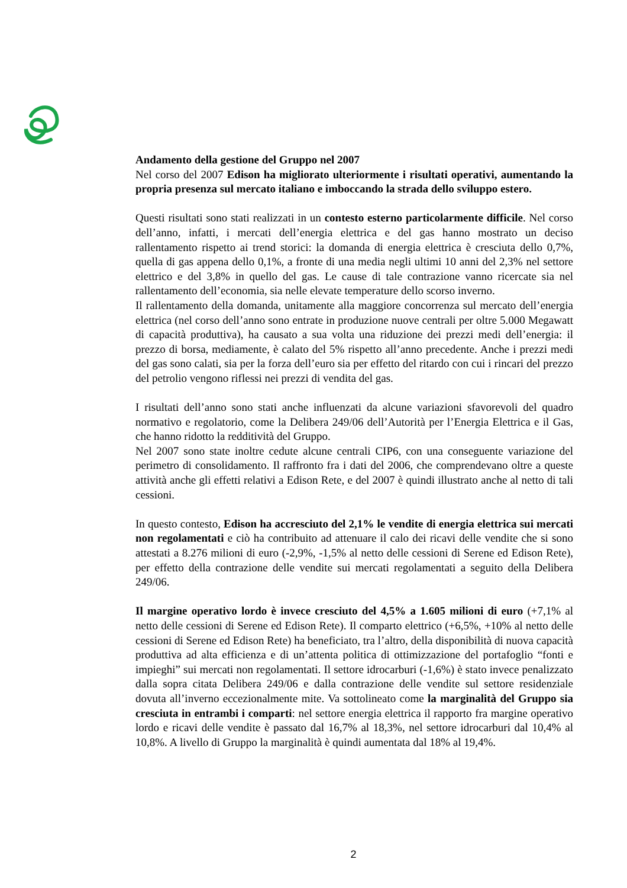Andamento della gestione del Gruppo nel 2007
Nel corso del 2007 Edison ha migliorato ulteriormente i risultati operativi, aumentando la propria presenza sul mercato italiano e imboccando la strada dello sviluppo estero.
Questi risultati sono stati realizzati in un contesto esterno particolarmente difficile. Nel corso dell’anno, infatti, i mercati dell’energia elettrica e del gas hanno mostrato un deciso rallentamento rispetto ai trend storici: la domanda di energia elettrica è cresciuta dello 0,7%, quella di gas appena dello 0,1%, a fronte di una media negli ultimi 10 anni del 2,3% nel settore elettrico e del 3,8% in quello del gas. Le cause di tale contrazione vanno ricercate sia nel rallentamento dell’economia, sia nelle elevate temperature dello scorso inverno.
Il rallentamento della domanda, unitamente alla maggiore concorrenza sul mercato dell’energia elettrica (nel corso dell’anno sono entrate in produzione nuove centrali per oltre 5.000 Megawatt di capacità produttiva), ha causato a sua volta una riduzione dei prezzi medi dell’energia: il prezzo di borsa, mediamente, è calato del 5% rispetto all’anno precedente. Anche i prezzi medi del gas sono calati, sia per la forza dell’euro sia per effetto del ritardo con cui i rincari del prezzo del petrolio vengono riflessi nei prezzi di vendita del gas.
I risultati dell’anno sono stati anche influenzati da alcune variazioni sfavorevoli del quadro normativo e regolatorio, come la Delibera 249/06 dell’Autorità per l’Energia Elettrica e il Gas, che hanno ridotto la redditività del Gruppo.
Nel 2007 sono state inoltre cedute alcune centrali CIP6, con una conseguente variazione del perimetro di consolidamento. Il raffronto fra i dati del 2006, che comprendevano oltre a queste attività anche gli effetti relativi a Edison Rete, e del 2007 è quindi illustrato anche al netto di tali cessioni.
In questo contesto, Edison ha accresciuto del 2,1% le vendite di energia elettrica sui mercati non regolamentati e ciò ha contribuito ad attenuare il calo dei ricavi delle vendite che si sono attestati a 8.276 milioni di euro (-2,9%, -1,5% al netto delle cessioni di Serene ed Edison Rete), per effetto della contrazione delle vendite sui mercati regolamentati a seguito della Delibera 249/06.
Il margine operativo lordo è invece cresciuto del 4,5% a 1.605 milioni di euro (+7,1% al netto delle cessioni di Serene ed Edison Rete). Il comparto elettrico (+6,5%, +10% al netto delle cessioni di Serene ed Edison Rete) ha beneficiato, tra l’altro, della disponibilità di nuova capacità produttiva ad alta efficienza e di un’attenta politica di ottimizzazione del portafoglio “fonti e impieghi” sui mercati non regolamentati. Il settore idrocarburi (-1,6%) è stato invece penalizzato dalla sopra citata Delibera 249/06 e dalla contrazione delle vendite sul settore residenziale dovuta all’inverno eccezionalmente mite. Va sottolineato come la marginalità del Gruppo sia cresciuta in entrambi i comparti: nel settore energia elettrica il rapporto fra margine operativo lordo e ricavi delle vendite è passato dal 16,7% al 18,3%, nel settore idrocarburi dal 10,4% al 10,8%. A livello di Gruppo la marginalità è quindi aumentata dal 18% al 19,4%.
2